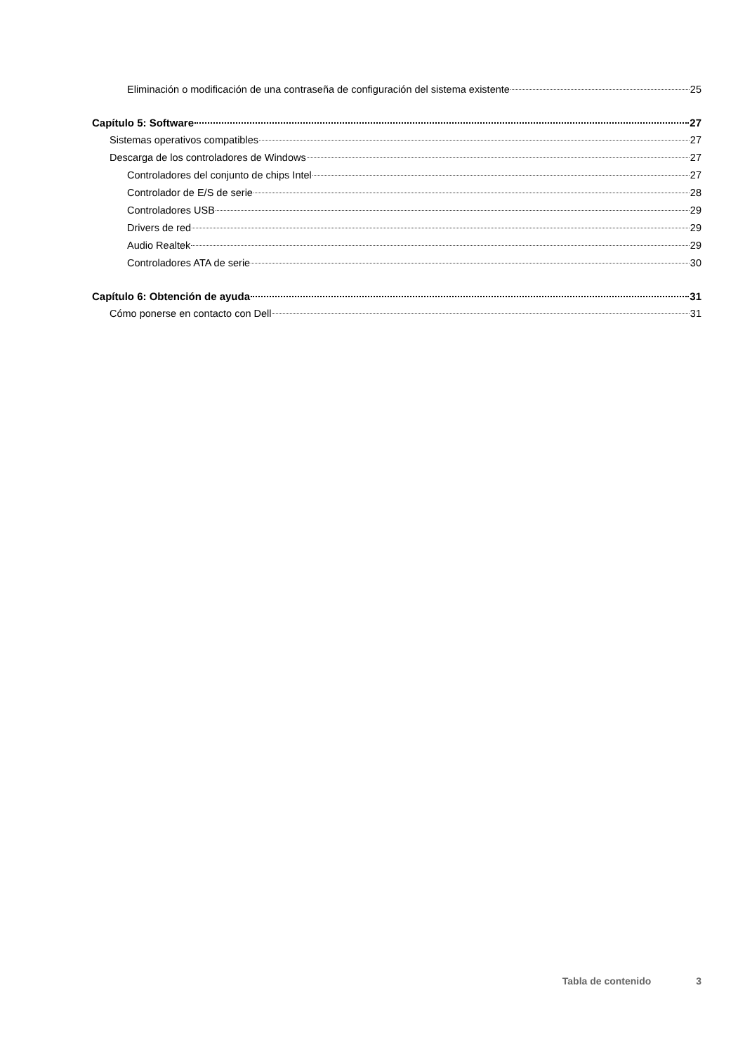Eliminación o modificación de una contraseña de configuración del sistema existente 25
Capítulo 5: Software 27
Sistemas operativos compatibles 27
Descarga de los controladores de Windows 27
Controladores del conjunto de chips Intel 27
Controlador de E/S de serie 28
Controladores USB 29
Drivers de red 29
Audio Realtek 29
Controladores ATA de serie 30
Capítulo 6: Obtención de ayuda 31
Cómo ponerse en contacto con Dell 31
Tabla de contenido 3